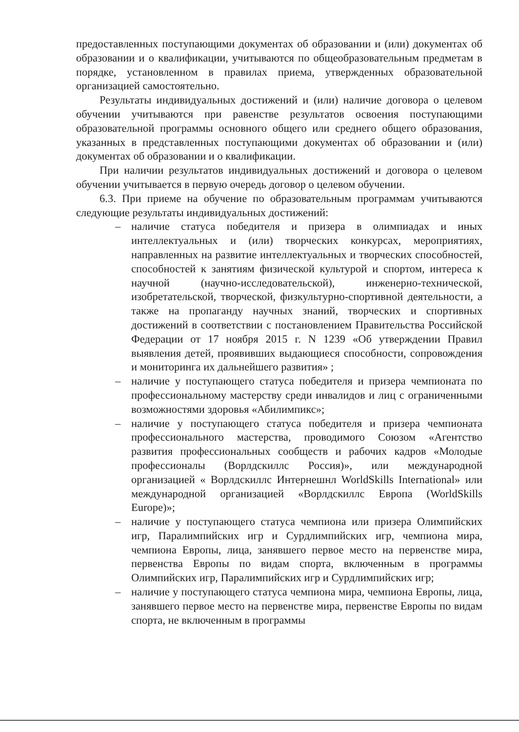предоставленных поступающими документах об образовании и (или) документах об образовании и о квалификации, учитываются по общеобразовательным предметам в порядке, установленном в правилах приема, утвержденных образовательной организацией самостоятельно.
Результаты индивидуальных достижений и (или) наличие договора о целевом обучении учитываются при равенстве результатов освоения поступающими образовательной программы основного общего или среднего общего образования, указанных в представленных поступающими документах об образовании и (или) документах об образовании и о квалификации.
При наличии результатов индивидуальных достижений и договора о целевом обучении учитывается в первую очередь договор о целевом обучении.
6.3. При приеме на обучение по образовательным программам учитываются следующие результаты индивидуальных достижений:
– наличие статуса победителя и призера в олимпиадах и иных интеллектуальных и (или) творческих конкурсах, мероприятиях, направленных на развитие интеллектуальных и творческих способностей, способностей к занятиям физической культурой и спортом, интереса к научной (научно-исследовательской), инженерно-технической, изобретательской, творческой, физкультурно-спортивной деятельности, а также на пропаганду научных знаний, творческих и спортивных достижений в соответствии с постановлением Правительства Российской Федерации от 17 ноября 2015 г. N 1239 «Об утверждении Правил выявления детей, проявивших выдающиеся способности, сопровождения и мониторинга их дальнейшего развития» ;
– наличие у поступающего статуса победителя и призера чемпионата по профессиональному мастерству среди инвалидов и лиц с ограниченными возможностями здоровья «Абилимпикс»;
– наличие у поступающего статуса победителя и призера чемпионата профессионального мастерства, проводимого Союзом «Агентство развития профессиональных сообществ и рабочих кадров «Молодые профессионалы (Ворлдскиллс Россия)», или международной организацией « Ворлдскиллс Интернешнл WorldSkills International» или международной организацией «Ворлдскиллс Европа (WorldSkills Europe)»;
– наличие у поступающего статуса чемпиона или призера Олимпийских игр, Паралимпийских игр и Сурдлимпийских игр, чемпиона мира, чемпиона Европы, лица, занявшего первое место на первенстве мира, первенства Европы по видам спорта, включенным в программы Олимпийских игр, Паралимпийских игр и Сурдлимпийских игр;
– наличие у поступающего статуса чемпиона мира, чемпиона Европы, лица, занявшего первое место на первенстве мира, первенстве Европы по видам спорта, не включенным в программы